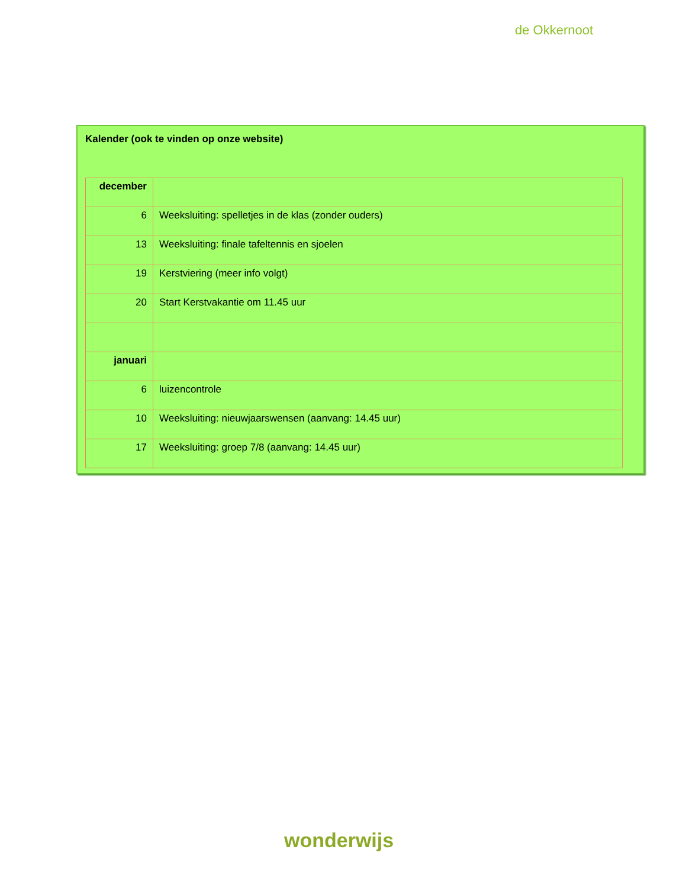de Okkernoot
Kalender (ook te vinden op onze website)
| december | |
| 6 | Weeksluiting: spelletjes in de klas (zonder ouders) |
| 13 | Weeksluiting: finale tafeltennis en sjoelen |
| 19 | Kerstviering (meer info volgt) |
| 20 | Start Kerstvakantie om 11.45 uur |
| januari | |
| 6 | luizencontrole |
| 10 | Weeksluiting: nieuwjaarswensen (aanvang: 14.45 uur) |
| 17 | Weeksluiting: groep 7/8 (aanvang: 14.45 uur) |
wonderwijs